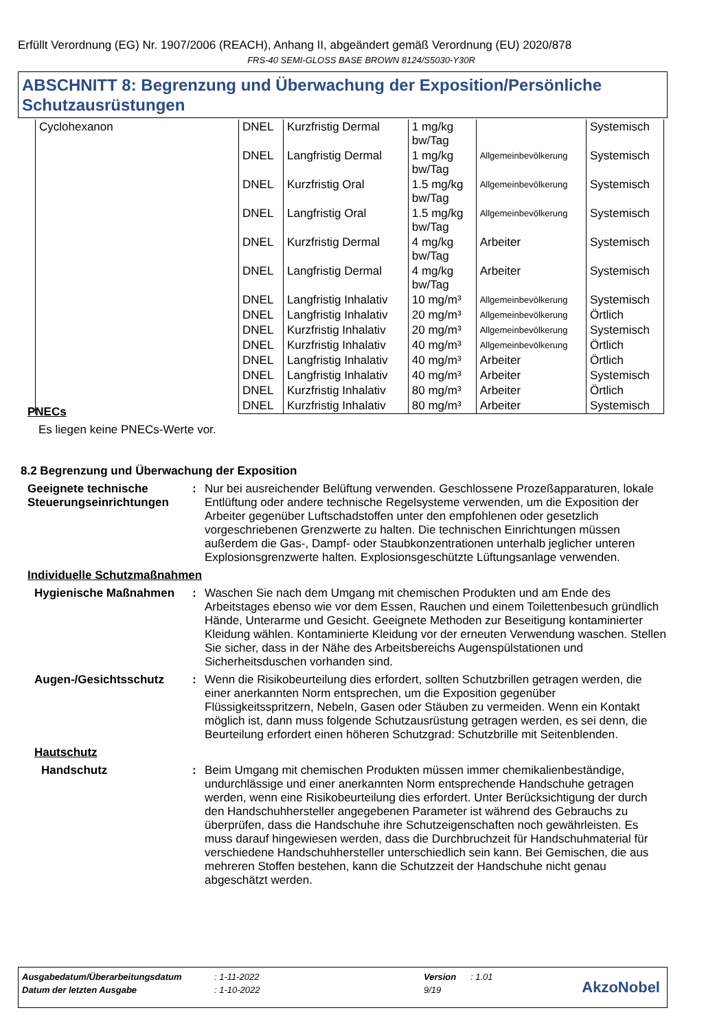Erfüllt Verordnung (EG) Nr. 1907/2006 (REACH), Anhang II, abgeändert gemäß Verordnung (EU) 2020/878
FRS-40 SEMI-GLOSS BASE BROWN 8124/S5030-Y30R
ABSCHNITT 8: Begrenzung und Überwachung der Exposition/Persönliche Schutzausrüstungen
| Cyclohexanon | DNEL | Kurzfristig Dermal | 1 mg/kg bw/Tag | | Systemisch |
| | DNEL | Langfristig Dermal | 1 mg/kg bw/Tag | Allgemeinbevölkerung | Systemisch |
| | DNEL | Kurzfristig Oral | 1.5 mg/kg bw/Tag | Allgemeinbevölkerung | Systemisch |
| | DNEL | Langfristig Oral | 1.5 mg/kg bw/Tag | Allgemeinbevölkerung | Systemisch |
| | DNEL | Kurzfristig Dermal | 4 mg/kg bw/Tag | Arbeiter | Systemisch |
| | DNEL | Langfristig Dermal | 4 mg/kg bw/Tag | Arbeiter | Systemisch |
| | DNEL | Langfristig Inhalativ | 10 mg/m³ | Allgemeinbevölkerung | Systemisch |
| | DNEL | Langfristig Inhalativ | 20 mg/m³ | Allgemeinbevölkerung | Örtlich |
| | DNEL | Kurzfristig Inhalativ | 20 mg/m³ | Allgemeinbevölkerung | Systemisch |
| | DNEL | Kurzfristig Inhalativ | 40 mg/m³ | Allgemeinbevölkerung | Örtlich |
| | DNEL | Langfristig Inhalativ | 40 mg/m³ | Arbeiter | Örtlich |
| | DNEL | Langfristig Inhalativ | 40 mg/m³ | Arbeiter | Systemisch |
| | DNEL | Kurzfristig Inhalativ | 80 mg/m³ | Arbeiter | Örtlich |
| | DNEL | Kurzfristig Inhalativ | 80 mg/m³ | Arbeiter | Systemisch |
PNECs
Es liegen keine PNECs-Werte vor.
8.2 Begrenzung und Überwachung der Exposition
Geeignete technische Steuerungseinrichtungen
: Nur bei ausreichender Belüftung verwenden. Geschlossene Prozeßapparaturen, lokale Entlüftung oder andere technische Regelsysteme verwenden, um die Exposition der Arbeiter gegenüber Luftschadstoffen unter den empfohlenen oder gesetzlich vorgeschriebenen Grenzwerte zu halten. Die technischen Einrichtungen müssen außerdem die Gas-, Dampf- oder Staubkonzentrationen unterhalb jeglicher unteren Explosionsgrenzwerte halten. Explosionsgeschützte Lüftungsanlage verwenden.
Individuelle Schutzmaßnahmen
Hygienische Maßnahmen : Waschen Sie nach dem Umgang mit chemischen Produkten und am Ende des Arbeitstages ebenso wie vor dem Essen, Rauchen und einem Toilettenbesuch gründlich Hände, Unterarme und Gesicht. Geeignete Methoden zur Beseitigung kontaminierter Kleidung wählen. Kontaminierte Kleidung vor der erneuten Verwendung waschen. Stellen Sie sicher, dass in der Nähe des Arbeitsbereichs Augenspülstationen und Sicherheitsduschen vorhanden sind.
Augen-/Gesichtsschutz : Wenn die Risikobeurteilung dies erfordert, sollten Schutzbrillen getragen werden, die einer anerkannten Norm entsprechen, um die Exposition gegenüber Flüssigkeitsspritzern, Nebeln, Gasen oder Stäuben zu vermeiden. Wenn ein Kontakt möglich ist, dann muss folgende Schutzausrüstung getragen werden, es sei denn, die Beurteilung erfordert einen höheren Schutzgrad: Schutzbrille mit Seitenblenden.
Hautschutz
Handschutz : Beim Umgang mit chemischen Produkten müssen immer chemikalienbeständige, undurchlässige und einer anerkannten Norm entsprechende Handschuhe getragen werden, wenn eine Risikobeurteilung dies erfordert. Unter Berücksichtigung der durch den Handschuhhersteller angegebenen Parameter ist während des Gebrauchs zu überprüfen, dass die Handschuhe ihre Schutzeigenschaften noch gewährleisten. Es muss darauf hingewiesen werden, dass die Durchbruchzeit für Handschuhmaterial für verschiedene Handschuhhersteller unterschiedlich sein kann. Bei Gemischen, die aus mehreren Stoffen bestehen, kann die Schutzzeit der Handschuhe nicht genau abgeschätzt werden.
| Ausgabedatum/Überarbeitungsdatum | : 1-11-2022 | Version | : 1.01 |
| Datum der letzten Ausgabe | : 1-10-2022 | 9/19 | |
AkzoNobel